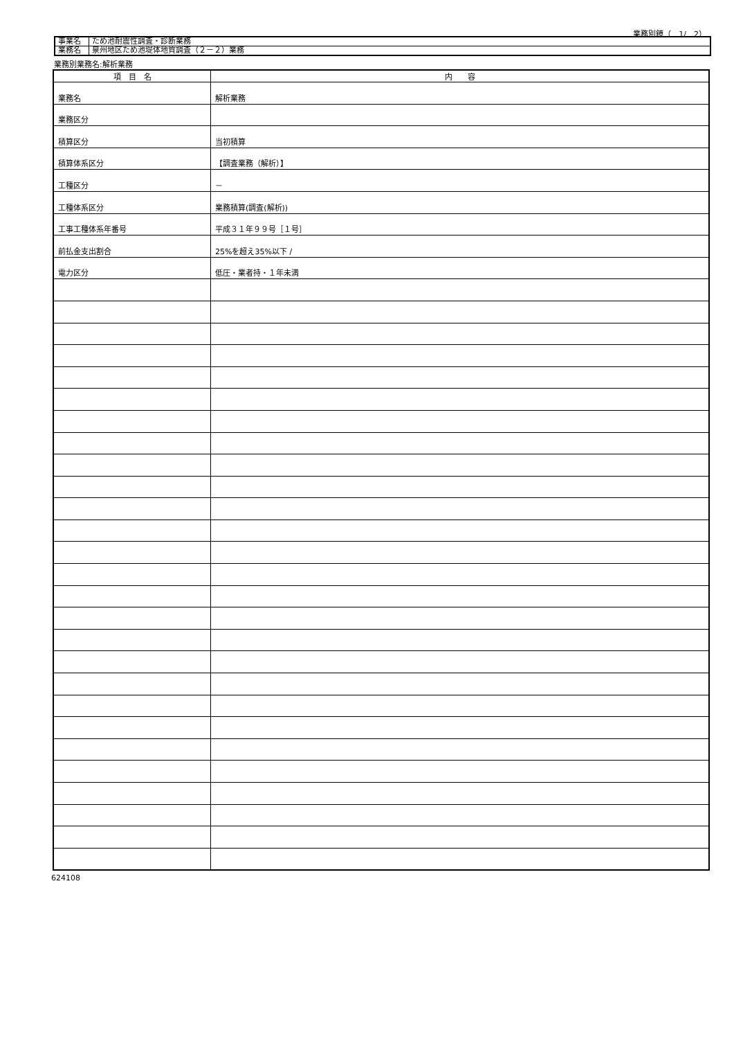業務別鏡（　1/　2）
| 事業名 | ため池耐震性調査・診断業務 |
| 業務名 | 泉州地区ため池堤体地質調査（２－２）業務 |
業務別業務名:解析業務
| 項 目 名 | 内 容 |
| --- | --- |
| 業務名 | 解析業務 |
| 業務区分 | |
| 積算区分 | 当初積算 |
| 積算体系区分 | 【調査業務（解析）】 |
| 工種区分 | － |
| 工種体系区分 | 業務積算(調査(解析)) |
| 工事工種体系年番号 | 平成３１年９９号［１号］ |
| 前払金支出割合 | 25%を超え35%以下 / |
| 電力区分 | 低圧・業者持・１年未満 |
624108